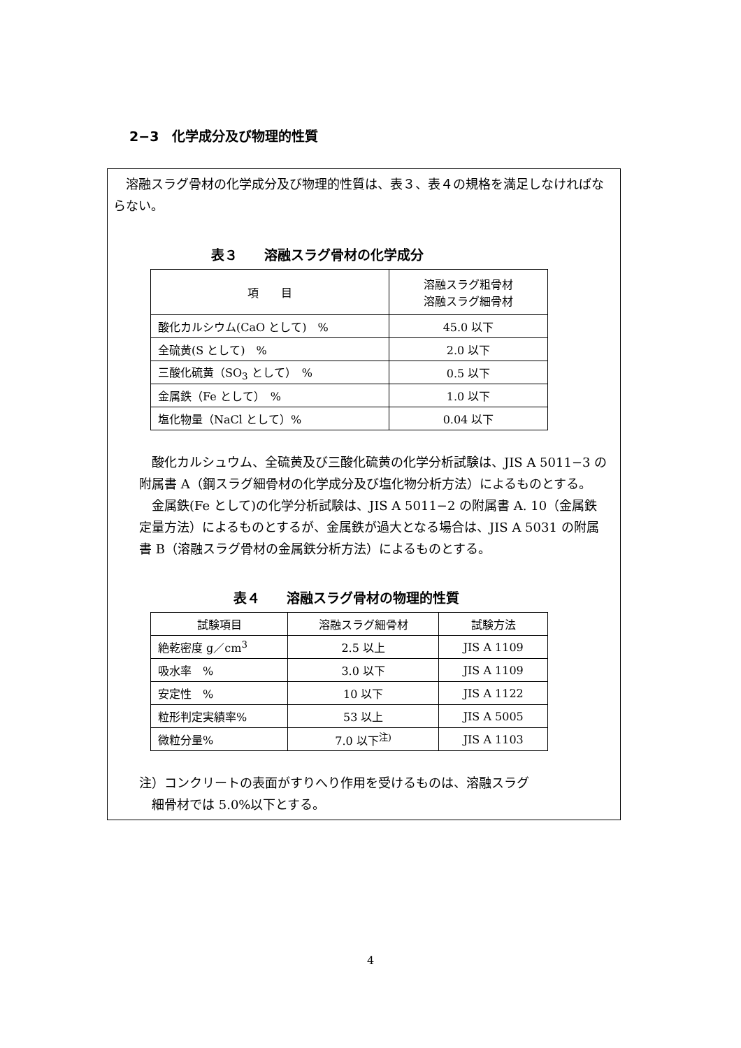2−3　化学成分及び物理的性質
　溶融スラグ骨材の化学成分及び物理的性質は、表３、表４の規格を満足しなければならない。
表３　　溶融スラグ骨材の化学成分
| 項 目 | 溶融スラグ粗骨材 溶融スラグ細骨材 |
| --- | --- |
| 酸化カルシウム(CaO として) % | 45.0 以下 |
| 全硫黄(S として) % | 2.0 以下 |
| 三酸化硫黄（SO<sub>3</sub> として） % | 0.5 以下 |
| 金属鉄（Fe として） % | 1.0 以下 |
| 塩化物量（NaCl として）% | 0.04 以下 |
　酸化カルシュウム、全硫黄及び三酸化硫黄の化学分析試験は、JIS A 5011−3 の附属書 A（鋼スラグ細骨材の化学成分及び塩化物分析方法）によるものとする。
　金属鉄(Fe として)の化学分析試験は、JIS A 5011−2 の附属書 A. 10（金属鉄定量方法）によるものとするが、金属鉄が過大となる場合は、JIS A 5031 の附属書 B（溶融スラグ骨材の金属鉄分析方法）によるものとする。
表４　　溶融スラグ骨材の物理的性質
| 試験項目 | 溶融スラグ細骨材 | 試験方法 |
| --- | --- | --- |
| 絶乾密度 g／cm<sup>3</sup> | 2.5 以上 | JIS A 1109 |
| 吸水率 % | 3.0 以下 | JIS A 1109 |
| 安定性 % | 10 以下 | JIS A 1122 |
| 粒形判定実績率% | 53 以上 | JIS A 5005 |
| 微粒分量% | 7.0 以下<sup>注)</sup> | JIS A 1103 |
注）コンクリートの表面がすりへり作用を受けるものは、溶融スラグ
　細骨材では 5.0%以下とする。
4